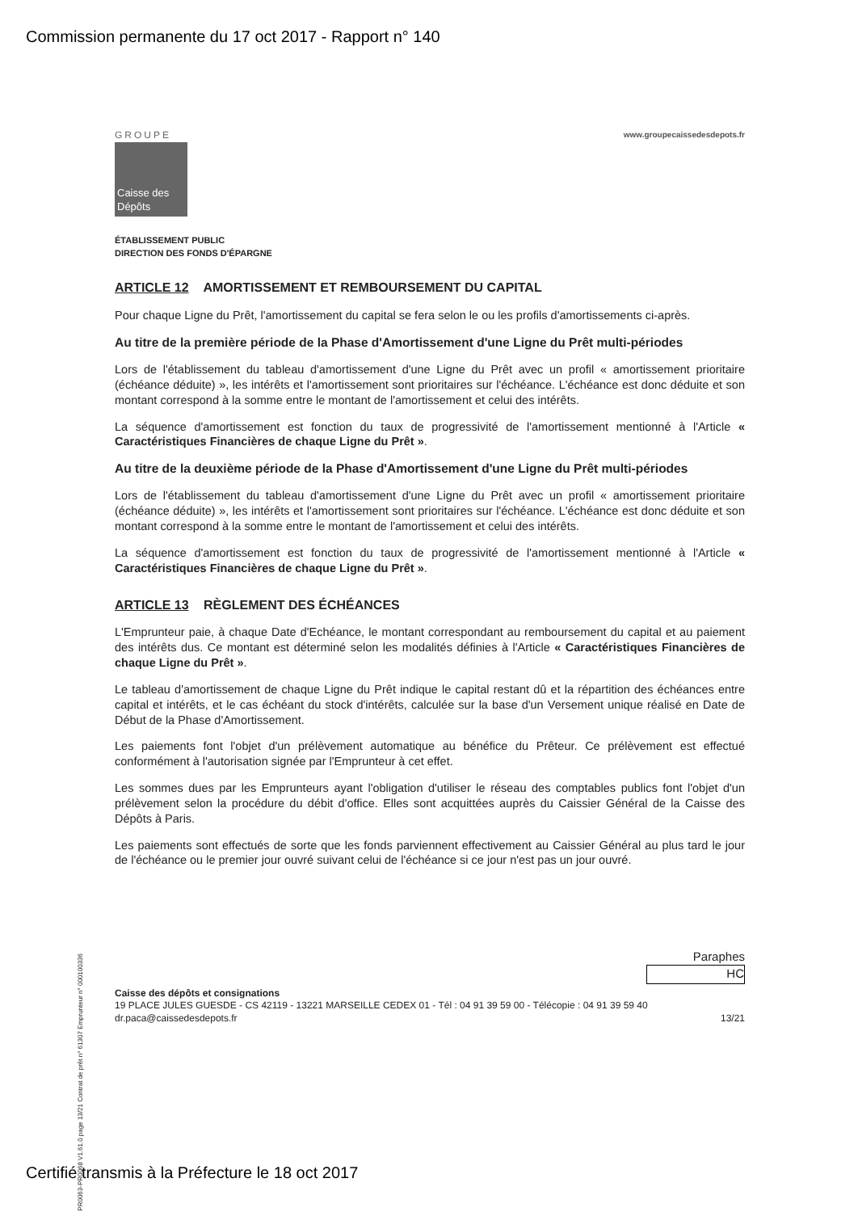Commission permanente du 17 oct 2017 - Rapport n° 140
GROUPE
Caisse des Dépôts
www.groupecaissedesdepots.fr
ÉTABLISSEMENT PUBLIC
DIRECTION DES FONDS D'ÉPARGNE
ARTICLE 12 AMORTISSEMENT ET REMBOURSEMENT DU CAPITAL
Pour chaque Ligne du Prêt, l'amortissement du capital se fera selon le ou les profils d'amortissements ci-après.
Au titre de la première période de la Phase d'Amortissement d'une Ligne du Prêt multi-périodes
Lors de l'établissement du tableau d'amortissement d'une Ligne du Prêt avec un profil « amortissement prioritaire (échéance déduite) », les intérêts et l'amortissement sont prioritaires sur l'échéance. L'échéance est donc déduite et son montant correspond à la somme entre le montant de l'amortissement et celui des intérêts.
La séquence d'amortissement est fonction du taux de progressivité de l'amortissement mentionné à l'Article « Caractéristiques Financières de chaque Ligne du Prêt ».
Au titre de la deuxième période de la Phase d'Amortissement d'une Ligne du Prêt multi-périodes
Lors de l'établissement du tableau d'amortissement d'une Ligne du Prêt avec un profil « amortissement prioritaire (échéance déduite) », les intérêts et l'amortissement sont prioritaires sur l'échéance. L'échéance est donc déduite et son montant correspond à la somme entre le montant de l'amortissement et celui des intérêts.
La séquence d'amortissement est fonction du taux de progressivité de l'amortissement mentionné à l'Article « Caractéristiques Financières de chaque Ligne du Prêt ».
ARTICLE 13 RÈGLEMENT DES ÉCHÉANCES
L'Emprunteur paie, à chaque Date d'Echéance, le montant correspondant au remboursement du capital et au paiement des intérêts dus. Ce montant est déterminé selon les modalités définies à l'Article « Caractéristiques Financières de chaque Ligne du Prêt ».
Le tableau d'amortissement de chaque Ligne du Prêt indique le capital restant dû et la répartition des échéances entre capital et intérêts, et le cas échéant du stock d'intérêts, calculée sur la base d'un Versement unique réalisé en Date de Début de la Phase d'Amortissement.
Les paiements font l'objet d'un prélèvement automatique au bénéfice du Prêteur. Ce prélèvement est effectué conformément à l'autorisation signée par l'Emprunteur à cet effet.
Les sommes dues par les Emprunteurs ayant l'obligation d'utiliser le réseau des comptables publics font l'objet d'un prélèvement selon la procédure du débit d'office. Elles sont acquittées auprès du Caissier Général de la Caisse des Dépôts à Paris.
Les paiements sont effectués de sorte que les fonds parviennent effectivement au Caissier Général au plus tard le jour de l'échéance ou le premier jour ouvré suivant celui de l'échéance si ce jour n'est pas un jour ouvré.
Paraphes
HC
Caisse des dépôts et consignations
19 PLACE JULES GUESDE - CS 42119 - 13221 MARSEILLE CEDEX 01 - Tél : 04 91 39 59 00 - Télécopie : 04 91 39 59 40
dr.paca@caissedesdepots.fr 13/21
PR0063-PR0068 V1.61.0 page 13/21 Contrat de prêt n° 61307 Emprunteur n° 000100336
Certifié transmis à la Préfecture le 18 oct 2017